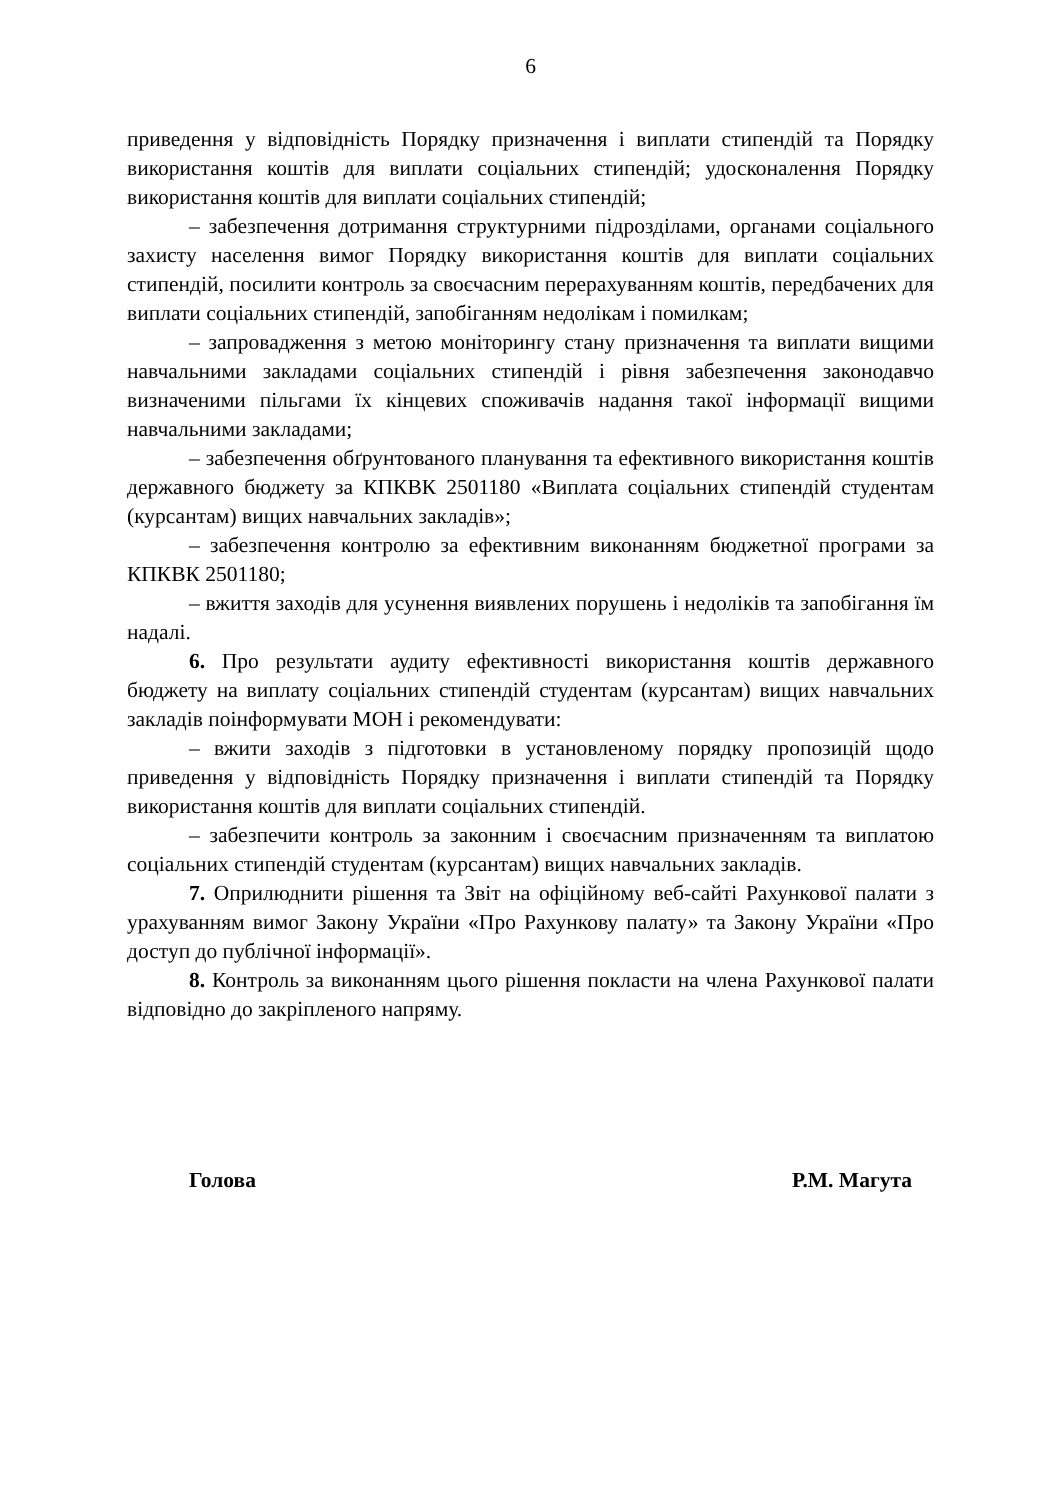6
приведення у відповідність Порядку призначення і виплати стипендій та Порядку використання коштів для виплати соціальних стипендій; удосконалення Порядку використання коштів для виплати соціальних стипендій;
– забезпечення дотримання структурними підрозділами, органами соціального захисту населення вимог Порядку використання коштів для виплати соціальних стипендій, посилити контроль за своєчасним перерахуванням коштів, передбачених для виплати соціальних стипендій, запобіганням недолікам і помилкам;
– запровадження з метою моніторингу стану призначення та виплати вищими навчальними закладами соціальних стипендій і рівня забезпечення законодавчо визначеними пільгами їх кінцевих споживачів надання такої інформації вищими навчальними закладами;
– забезпечення обґрунтованого планування та ефективного використання коштів державного бюджету за КПКВК 2501180 «Виплата соціальних стипендій студентам (курсантам) вищих навчальних закладів»;
– забезпечення контролю за ефективним виконанням бюджетної програми за КПКВК 2501180;
– вжиття заходів для усунення виявлених порушень і недоліків та запобігання їм надалі.
6. Про результати аудиту ефективності використання коштів державного бюджету на виплату соціальних стипендій студентам (курсантам) вищих навчальних закладів поінформувати МОН і рекомендувати:
– вжити заходів з підготовки в установленому порядку пропозицій щодо приведення у відповідність Порядку призначення і виплати стипендій та Порядку використання коштів для виплати соціальних стипендій.
– забезпечити контроль за законним і своєчасним призначенням та виплатою соціальних стипендій студентам (курсантам) вищих навчальних закладів.
7. Оприлюднити рішення та Звіт на офіційному веб-сайті Рахункової палати з урахуванням вимог Закону України «Про Рахункову палату» та Закону України «Про доступ до публічної інформації».
8. Контроль за виконанням цього рішення покласти на члена Рахункової палати відповідно до закріпленого напряму.
Голова Р.М. Магута